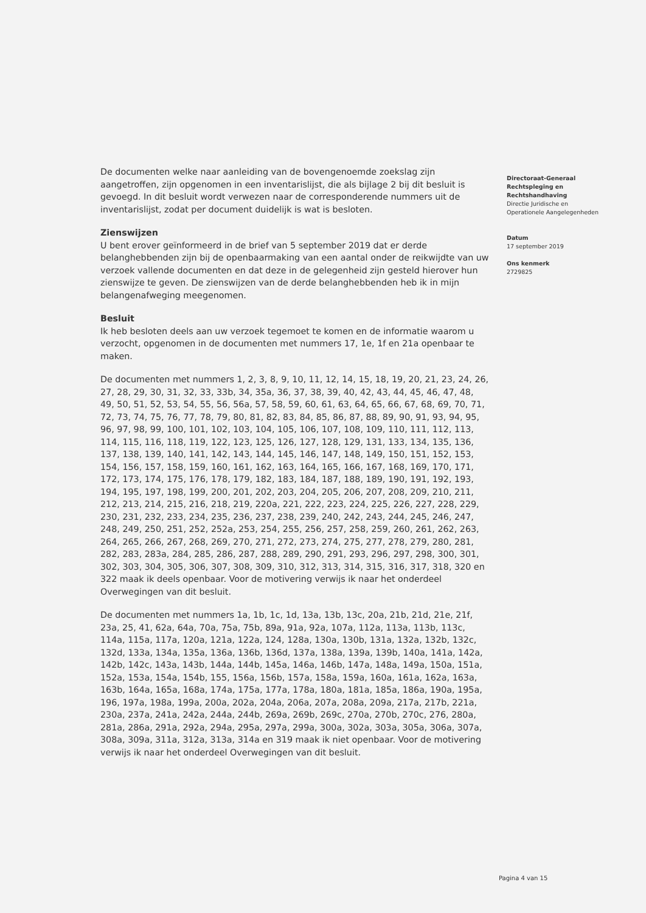De documenten welke naar aanleiding van de bovengenoemde zoekslag zijn aangetroffen, zijn opgenomen in een inventarislijst, die als bijlage 2 bij dit besluit is gevoegd. In dit besluit wordt verwezen naar de corresponderende nummers uit de inventarislijst, zodat per document duidelijk is wat is besloten.
Zienswijzen
U bent erover geïnformeerd in de brief van 5 september 2019 dat er derde belanghebbenden zijn bij de openbaarmaking van een aantal onder de reikwijdte van uw verzoek vallende documenten en dat deze in de gelegenheid zijn gesteld hierover hun zienswijze te geven. De zienswijzen van de derde belanghebbenden heb ik in mijn belangenafweging meegenomen.
Besluit
Ik heb besloten deels aan uw verzoek tegemoet te komen en de informatie waarom u verzocht, opgenomen in de documenten met nummers 17, 1e, 1f en 21a openbaar te maken.
De documenten met nummers 1, 2, 3, 8, 9, 10, 11, 12, 14, 15, 18, 19, 20, 21, 23, 24, 26, 27, 28, 29, 30, 31, 32, 33, 33b, 34, 35a, 36, 37, 38, 39, 40, 42, 43, 44, 45, 46, 47, 48, 49, 50, 51, 52, 53, 54, 55, 56, 56a, 57, 58, 59, 60, 61, 63, 64, 65, 66, 67, 68, 69, 70, 71, 72, 73, 74, 75, 76, 77, 78, 79, 80, 81, 82, 83, 84, 85, 86, 87, 88, 89, 90, 91, 93, 94, 95, 96, 97, 98, 99, 100, 101, 102, 103, 104, 105, 106, 107, 108, 109, 110, 111, 112, 113, 114, 115, 116, 118, 119, 122, 123, 125, 126, 127, 128, 129, 131, 133, 134, 135, 136, 137, 138, 139, 140, 141, 142, 143, 144, 145, 146, 147, 148, 149, 150, 151, 152, 153, 154, 156, 157, 158, 159, 160, 161, 162, 163, 164, 165, 166, 167, 168, 169, 170, 171, 172, 173, 174, 175, 176, 178, 179, 182, 183, 184, 187, 188, 189, 190, 191, 192, 193, 194, 195, 197, 198, 199, 200, 201, 202, 203, 204, 205, 206, 207, 208, 209, 210, 211, 212, 213, 214, 215, 216, 218, 219, 220a, 221, 222, 223, 224, 225, 226, 227, 228, 229, 230, 231, 232, 233, 234, 235, 236, 237, 238, 239, 240, 242, 243, 244, 245, 246, 247, 248, 249, 250, 251, 252, 252a, 253, 254, 255, 256, 257, 258, 259, 260, 261, 262, 263, 264, 265, 266, 267, 268, 269, 270, 271, 272, 273, 274, 275, 277, 278, 279, 280, 281, 282, 283, 283a, 284, 285, 286, 287, 288, 289, 290, 291, 293, 296, 297, 298, 300, 301, 302, 303, 304, 305, 306, 307, 308, 309, 310, 312, 313, 314, 315, 316, 317, 318, 320 en 322 maak ik deels openbaar. Voor de motivering verwijs ik naar het onderdeel Overwegingen van dit besluit.
De documenten met nummers 1a, 1b, 1c, 1d, 13a, 13b, 13c, 20a, 21b, 21d, 21e, 21f, 23a, 25, 41, 62a, 64a, 70a, 75a, 75b, 89a, 91a, 92a, 107a, 112a, 113a, 113b, 113c, 114a, 115a, 117a, 120a, 121a, 122a, 124, 128a, 130a, 130b, 131a, 132a, 132b, 132c, 132d, 133a, 134a, 135a, 136a, 136b, 136d, 137a, 138a, 139a, 139b, 140a, 141a, 142a, 142b, 142c, 143a, 143b, 144a, 144b, 145a, 146a, 146b, 147a, 148a, 149a, 150a, 151a, 152a, 153a, 154a, 154b, 155, 156a, 156b, 157a, 158a, 159a, 160a, 161a, 162a, 163a, 163b, 164a, 165a, 168a, 174a, 175a, 177a, 178a, 180a, 181a, 185a, 186a, 190a, 195a, 196, 197a, 198a, 199a, 200a, 202a, 204a, 206a, 207a, 208a, 209a, 217a, 217b, 221a, 230a, 237a, 241a, 242a, 244a, 244b, 269a, 269b, 269c, 270a, 270b, 270c, 276, 280a, 281a, 286a, 291a, 292a, 294a, 295a, 297a, 299a, 300a, 302a, 303a, 305a, 306a, 307a, 308a, 309a, 311a, 312a, 313a, 314a en 319 maak ik niet openbaar. Voor de motivering verwijs ik naar het onderdeel Overwegingen van dit besluit.
Directoraat-Generaal Rechtspleging en Rechtshandhaving
Directie Juridische en Operationele Aangelegenheden
Datum
17 september 2019
Ons kenmerk
2729825
Pagina 4 van 15